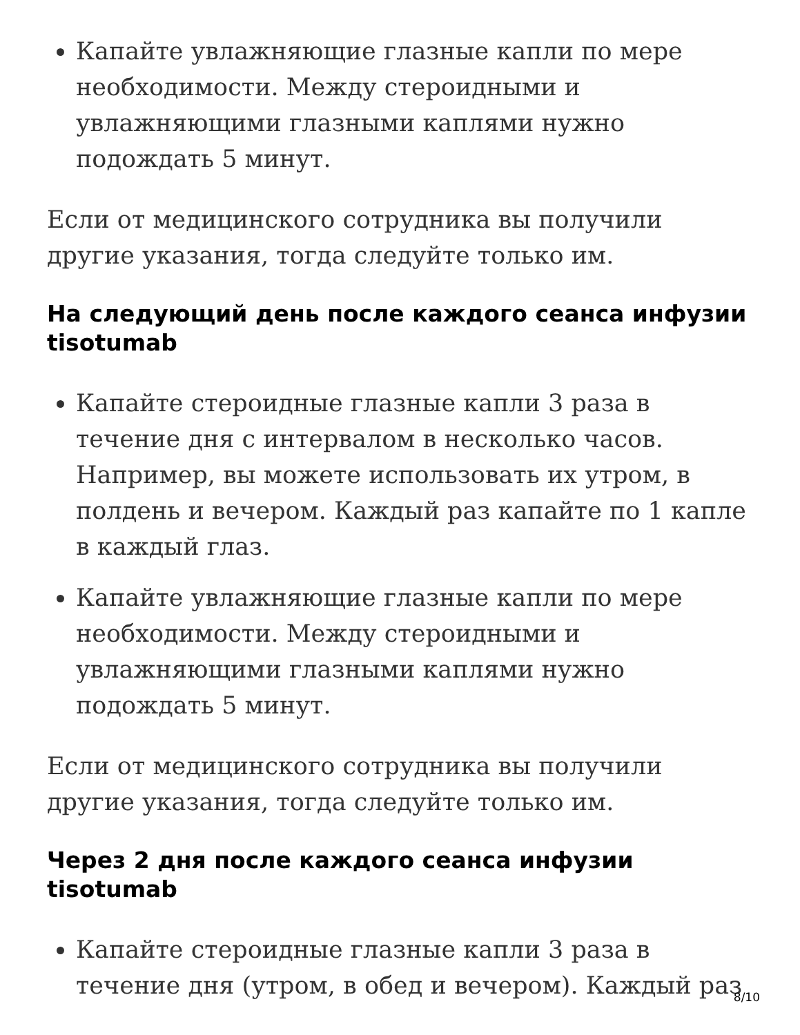Капайте увлажняющие глазные капли по мере необходимости. Между стероидными и увлажняющими глазными каплями нужно подождать 5 минут.
Если от медицинского сотрудника вы получили другие указания, тогда следуйте только им.
На следующий день после каждого сеанса инфузии tisotumab
Капайте стероидные глазные капли 3 раза в течение дня с интервалом в несколько часов. Например, вы можете использовать их утром, в полдень и вечером. Каждый раз капайте по 1 капле в каждый глаз.
Капайте увлажняющие глазные капли по мере необходимости. Между стероидными и увлажняющими глазными каплями нужно подождать 5 минут.
Если от медицинского сотрудника вы получили другие указания, тогда следуйте только им.
Через 2 дня после каждого сеанса инфузии tisotumab
Капайте стероидные глазные капли 3 раза в течение дня (утром, в обед и вечером). Каждый раз
8/10